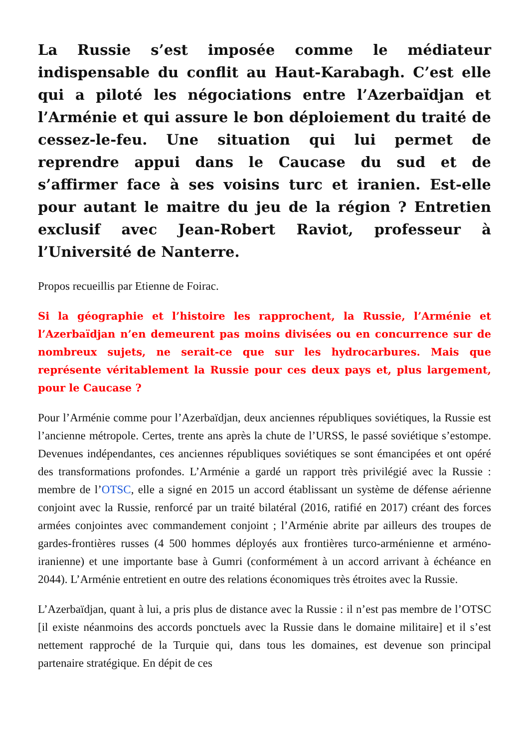La Russie s’est imposée comme le médiateur indispensable du conflit au Haut-Karabagh. C’est elle qui a piloté les négociations entre l’Azerbaïdjan et l’Arménie et qui assure le bon déploiement du traité de cessez-le-feu. Une situation qui lui permet de reprendre appui dans le Caucase du sud et de s’affirmer face à ses voisins turc et iranien. Est-elle pour autant le maitre du jeu de la région ? Entretien exclusif avec Jean-Robert Raviot, professeur à l’Université de Nanterre.
Propos recueillis par Etienne de Foirac.
Si la géographie et l’histoire les rapprochent, la Russie, l’Arménie et l’Azerbaïdjan n’en demeurent pas moins divisées ou en concurrence sur de nombreux sujets, ne serait-ce que sur les hydrocarbures. Mais que représente véritablement la Russie pour ces deux pays et, plus largement, pour le Caucase ?
Pour l’Arménie comme pour l’Azerbaïdjan, deux anciennes républiques soviétiques, la Russie est l’ancienne métropole. Certes, trente ans après la chute de l’URSS, le passé soviétique s’estompe. Devenues indépendantes, ces anciennes républiques soviétiques se sont émancipées et ont opéré des transformations profondes. L’Arménie a gardé un rapport très privilégié avec la Russie : membre de l’OTSC, elle a signé en 2015 un accord établissant un système de défense aérienne conjoint avec la Russie, renforcé par un traité bilatéral (2016, ratifié en 2017) créant des forces armées conjointes avec commandement conjoint ; l’Arménie abrite par ailleurs des troupes de gardes-frontières russes (4 500 hommes déployés aux frontières turco-arménienne et arméno-iranienne) et une importante base à Gumri (conformément à un accord arrivant à échéance en 2044). L’Arménie entretient en outre des relations économiques très étroites avec la Russie.
L’Azerbaïdjan, quant à lui, a pris plus de distance avec la Russie : il n’est pas membre de l’OTSC [il existe néanmoins des accords ponctuels avec la Russie dans le domaine militaire] et il s’est nettement rapproché de la Turquie qui, dans tous les domaines, est devenue son principal partenaire stratégique. En dépit de ces